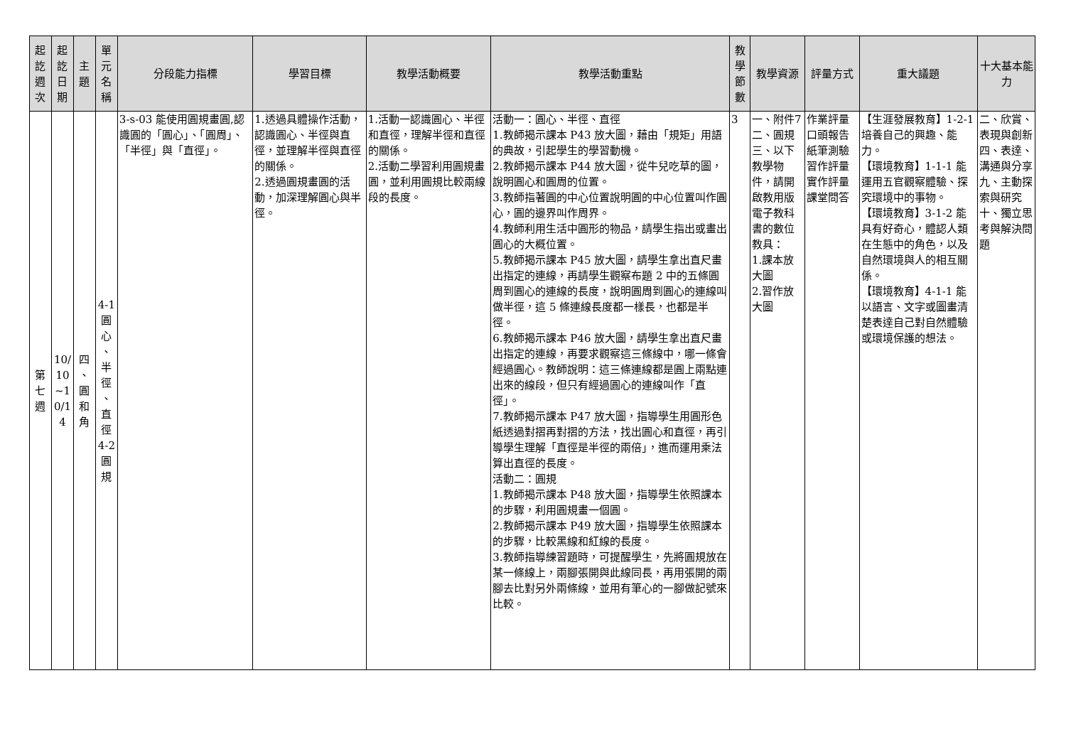| 起 訖 週 次 | 起 訖 日 期 | 主 題 | 單 元 名 稱 | 分段能力指標 | 學習目標 | 教學活動概要 | 教學活動重點 | 教 學 節 數 | 教學資源 | 評量方式 | 重大議題 | 十大基本能力 |
| --- | --- | --- | --- | --- | --- | --- | --- | --- | --- | --- | --- | --- |
| 第 七 週 | 10/ 10 ~1 0/1 4 | 四 、 圓 和 角 | 4-1 圓 心 、 半 徑 、 直 徑 4-2 圓 規 | 3-s-03 能使用圓規畫圓,認識圓的「圓心」、「圓周」、「半徑」與「直徑」。 | 1.透過具體操作活動，認識圓心、半徑與直徑，並理解半徑與直徑的關係。 2.透過圓規畫圓的活動，加深理解圓心與半徑。 | 1.活動一認識圓心、半徑和直徑，理解半徑和直徑的關係。 2.活動二學習利用圓規畫圓，並利用圓規比較兩線段的長度。 | 活動一：圓心、半徑、直徑 1.教師揭示課本 P43 放大圖，藉由「規矩」用語的典故，引起學生的學習動機。 2.教師揭示課本 P44 放大圖，從牛兒吃草的圖，說明圓心和圓周的位置。 3.教師指著圓的中心位置說明圓的中心位置叫作圓心，圓的邊界叫作周界。 4.教師利用生活中圓形的物品，請學生指出或畫出圓心的大概位置。 5.教師揭示課本 P45 放大圖，請學生拿出直尺畫出指定的連線，再請學生觀察布題 2 中的五條圓周到圓心的連線的長度，說明圓周到圓心的連線叫做半徑，這 5 條連線長度都一樣長，也都是半徑。 6.教師揭示課本 P46 放大圖，請學生拿出直尺畫出指定的連線，再要求觀察這三條線中，哪一條會經過圓心。教師說明：這三條連線都是圓上兩點連出來的線段，但只有經過圓心的連線叫作「直徑」。 7.教師揭示課本 P47 放大圖，指導學生用圓形色紙透過對摺再對摺的方法，找出圓心和直徑，再引導學生理解「直徑是半徑的兩倍」，進而運用乘法算出直徑的長度。 活動二：圓規 1.教師揭示課本 P48 放大圖，指導學生依照課本的步驟，利用圓規畫一個圓。 2.教師揭示課本 P49 放大圖，指導學生依照課本的步驟，比較黑線和紅線的長度。 3.教師指導練習題時，可提醒學生，先將圓規放在某一條線上，兩腳張開與此線同長，再用張開的兩腳去比對另外兩條線，並用有筆心的一腳做記號來比較。 | 3 | 一、附件7 二、圓規 三、以下教學物件，請開啟教用版電子教科書的數位教具： 1.課本放大圖 2.習作放大圖 | 作業評量 口頭報告 紙筆測驗 習作評量 實作評量 課堂問答 | 【生涯發展教育】1-2-1 培養自己的興趣、能力。 【環境教育】1-1-1 能運用五官觀察體驗、探究環境中的事物。 【環境教育】3-1-2 能具有好奇心，體認人類在生態中的角色，以及自然環境與人的相互關係。 【環境教育】4-1-1 能以語言、文字或圖畫清楚表達自己對自然體驗或環境保護的想法。 | 二、欣賞、表現與創新 四、表達、溝通與分享 九、主動探索與研究 十、獨立思考與解決問題 |